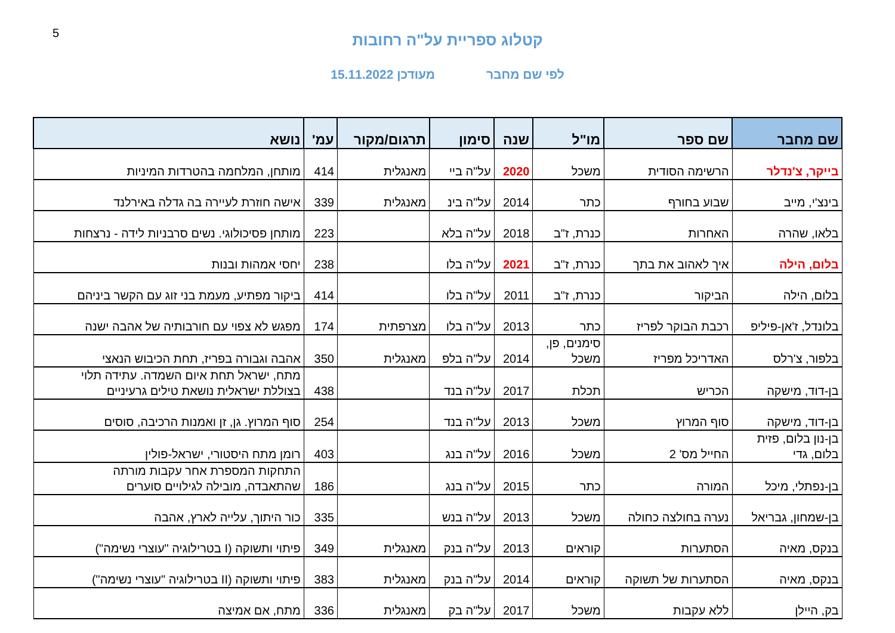5
קטלוג ספריית על"ה רחובות
לפי שם מחבר מעודכן 15.11.2022
| שם מחבר | שם ספר | מו"ל | שנה | סימון | תרגום/מקור | עמ' | נושא |
| --- | --- | --- | --- | --- | --- | --- | --- |
| בייקר, צ'נדלר | הרשימה הסודית | משכל | 2020 | על"ה ביי | מאנגלית | 414 | מותחן, המלחמה בהטרדות המיניות |
| בינצ'י, מייב | שבוע בחורף | כתר | 2014 | על"ה בינ | מאנגלית | 339 | אישה חוזרת לעיירה בה גדלה באירלנד |
| בלאו, שהרה | האחרות | כנרת, ז"ב | 2018 | על"ה בלא | | 223 | מותחן פסיכולוגי. נשים סרבניות לידה - נרצחות |
| בלום, הילה | איך לאהוב את בתך | כנרת, ז"ב | 2021 | על"ה בלו | | 238 | יחסי אמהות ובנות |
| בלום, הילה | הביקור | כנרת, ז"ב | 2011 | על"ה בלו | | 414 | ביקור מפתיע, מעמת בני זוג עם הקשר ביניהם |
| בלונדל, ז'אן-פיליפ | רכבת הבוקר לפריז | כתר | 2013 | על"ה בלו | מצרפתית | 174 | מפגש לא צפוי עם חורבותיה של אהבה ישנה |
| בלפור, צ'רלס | האדריכל מפריז | סימנים, פן, משכל | 2014 | על"ה בלפ | מאנגלית | 350 | אהבה וגבורה בפריז, תחת הכיבוש הנאצי |
| בן-דוד, מישקה | הכריש | תכלת | 2017 | על"ה בנד | | 438 | מתח, ישראל תחת איום השמדה. עתידה תלוי בצוללת ישראלית נושאת טילים גרעיניים |
| בן-דוד, מישקה | סוף המרוץ | משכל | 2013 | על"ה בנד | | 254 | סוף המרוץ. גן, זן ואמנות הרכיבה, סוסים |
| בן-נון בלום, פזית בלום, גדי | החייל מס' 2 | משכל | 2016 | על"ה בנג | | 403 | רומן מתח היסטורי, ישראל-פולין |
| בן-נפתלי, מיכל | המורה | כתר | 2015 | על"ה בנג | | 186 | התחקות המספרת אחר עקבות מורתה שהתאבדה, מובילה לגילויים סוערים |
| בן-שמחון, גבריאל | נערה בחולצה כחולה | משכל | 2013 | על"ה בנש | | 335 | כור היתוך, עלייה לארץ, אהבה |
| בנקס, מאיה | הסתערות | קוראים | 2013 | על"ה בנק | מאנגלית | 349 | פיתוי ותשוקה (I בטרילוגיה "עוצרי נשימה") |
| בנקס, מאיה | הסתערות של תשוקה | קוראים | 2014 | על"ה בנק | מאנגלית | 383 | פיתוי ותשוקה (II בטרילוגיה "עוצרי נשימה") |
| בק, היילן | ללא עקבות | משכל | 2017 | על"ה בק | מאנגלית | 336 | מתח, אם אמיצה |